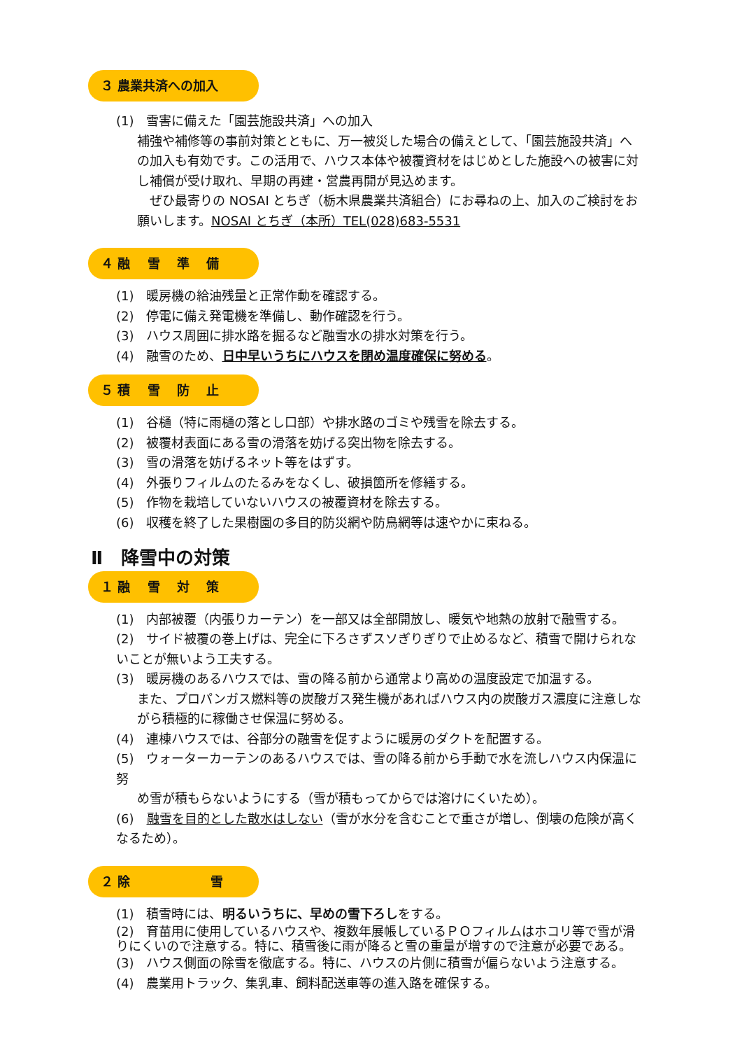３ 農業共済への加入
(1)　雪害に備えた「園芸施設共済」への加入
補強や補修等の事前対策とともに、万一被災した場合の備えとして、「園芸施設共済」への加入も有効です。この活用で、ハウス本体や被覆資材をはじめとした施設への被害に対し補償が受け取れ、早期の再建・営農再開が見込めます。
　ぜひ最寄りの NOSAI とちぎ（栃木県農業共済組合）にお尋ねの上、加入のご検討をお願いします。NOSAI とちぎ（本所）TEL(028)683-5531
４ 融　 雪　 準　 備
(1)　暖房機の給油残量と正常作動を確認する。
(2)　停電に備え発電機を準備し、動作確認を行う。
(3)　ハウス周囲に排水路を掘るなど融雪水の排水対策を行う。
(4)　融雪のため、日中早いうちにハウスを閉め温度確保に努める。
５ 積　 雪　 防　 止
(1)　谷樋（特に雨樋の落とし口部）や排水路のゴミや残雪を除去する。
(2)　被覆材表面にある雪の滑落を妨げる突出物を除去する。
(3)　雪の滑落を妨げるネット等をはずす。
(4)　外張りフィルムのたるみをなくし、破損箇所を修繕する。
(5)　作物を栽培していないハウスの被覆資材を除去する。
(6)　収穫を終了した果樹園の多目的防災網や防鳥網等は速やかに束ねる。
Ⅱ　降雪中の対策
１ 融　 雪　 対　 策
(1)　内部被覆（内張りカーテン）を一部又は全部開放し、暖気や地熱の放射で融雪する。
(2)　サイド被覆の巻上げは、完全に下ろさずスソぎりぎりで止めるなど、積雪で開けられないことが無いよう工夫する。
(3)　暖房機のあるハウスでは、雪の降る前から通常より高めの温度設定で加温する。
また、プロパンガス燃料等の炭酸ガス発生機があればハウス内の炭酸ガス濃度に注意しながら積極的に稼働させ保温に努める。
(4)　連棟ハウスでは、谷部分の融雪を促すように暖房のダクトを配置する。
(5)　ウォーターカーテンのあるハウスでは、雪の降る前から手動で水を流しハウス内保温に努
め雪が積もらないようにする（雪が積もってからでは溶けにくいため）。
(6)　融雪を目的とした散水はしない（雪が水分を含むことで重さが増し、倒壊の危険が高くなるため）。
２ 除　　　　　　 雪
(1)　積雪時には、明るいうちに、早めの雪下ろしをする。
(2)　育苗用に使用しているハウスや、複数年展帳しているＰＯフィルムはホコリ等で雪が滑りにくいので注意する。特に、積雪後に雨が降ると雪の重量が増すので注意が必要である。
(3)　ハウス側面の除雪を徹底する。特に、ハウスの片側に積雪が偏らないよう注意する。
(4)　農業用トラック、集乳車、飼料配送車等の進入路を確保する。